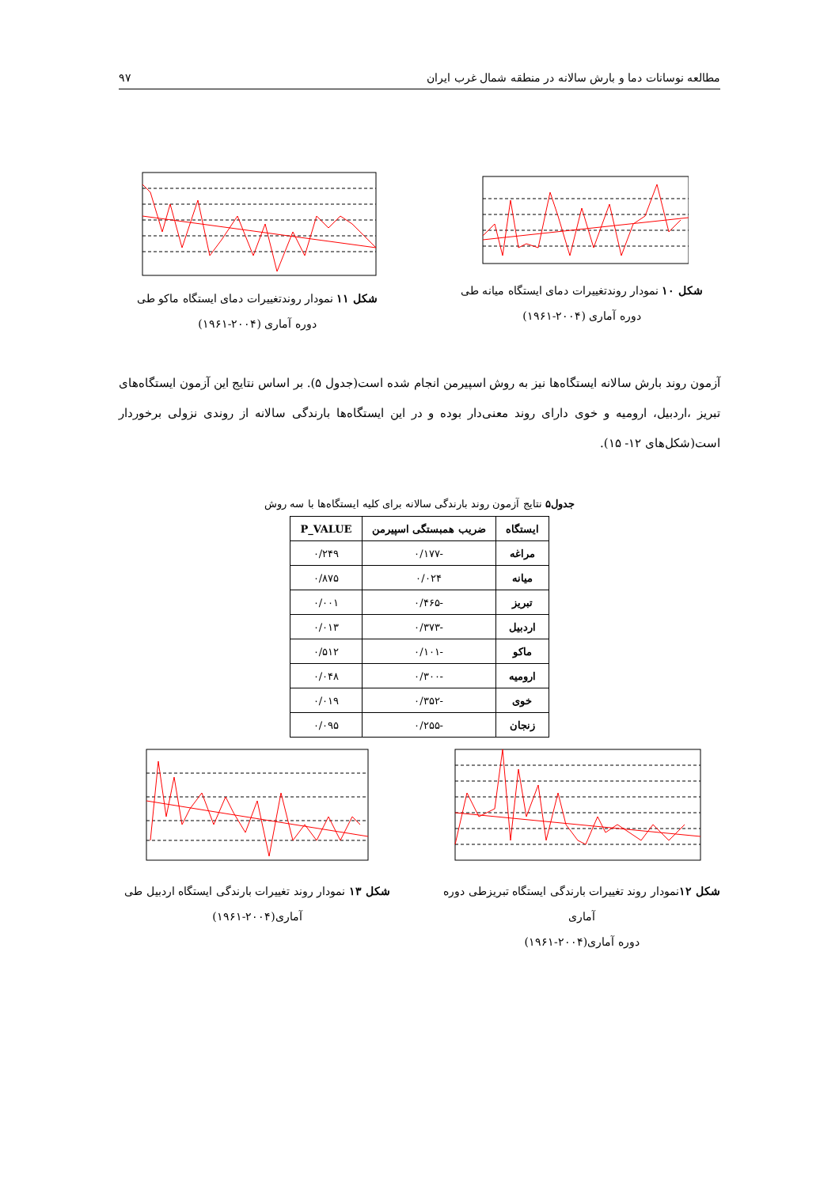مطالعه نوسانات دما و بارش سالانه در منطقه شمال غرب ایران ۹۷
شکل ۱۰ نمودار روندتغییرات دمای ایستگاه میانه طی
دوره آماری (۲۰۰۴-۱۹۶۱)
شکل ۱۱ نمودار روندتغییرات دمای ایستگاه ماکو طی
دوره آماری (۲۰۰۴-۱۹۶۱)
آزمون روند بارش سالانه ایستگاه‌ها نیز به روش اسپیرمن انجام شده است(جدول ۵). بر اساس نتایج این آزمون ایستگاه‌های تبریز ،اردبیل، ارومیه و خوی دارای روند معنی‌دار بوده و در این ایستگاه‌ها بارندگی سالانه از روندی نزولی برخوردار است(شکل‌های ۱۲- ۱۵).
جدول۵ نتایج آزمون روند بارندگی سالانه برای کلیه ایستگاه‌ها با سه روش
| ایستگاه | ضریب همبستگی اسپیرمن | P_VALUE |
| --- | --- | --- |
| مراغه | -۰/۱۷۷ | ۰/۲۴۹ |
| میانه | ۰/۰۲۴ | ۰/۸۷۵ |
| تبریز | -۰/۴۶۵ | ۰/۰۰۱ |
| اردبیل | -۰/۳۷۳ | ۰/۰۱۳ |
| ماکو | -۰/۱۰۱ | ۰/۵۱۲ |
| ارومیه | -۰/۳۰۰ | ۰/۰۴۸ |
| خوی | -۰/۳۵۲ | ۰/۰۱۹ |
| زنجان | -۰/۲۵۵ | ۰/۰۹۵ |
شکل ۱۲نمودار روند تغییرات بارندگی ایستگاه تبریزطی دوره آماری
دوره آماری(۲۰۰۴-۱۹۶۱)
شکل ۱۳ نمودار روند تغییرات بارندگی ایستگاه اردبیل طی
آماری(۲۰۰۴-۱۹۶۱)